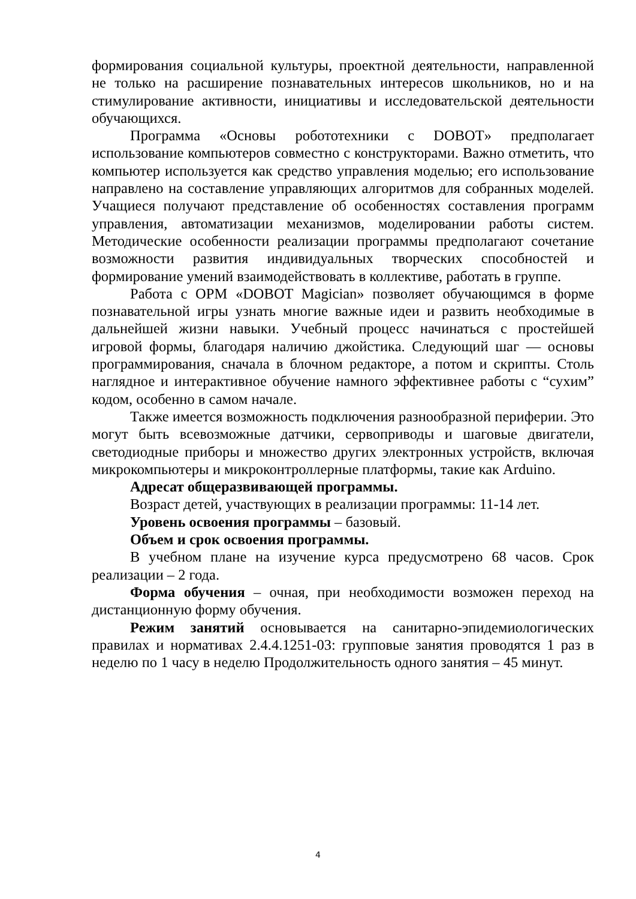формирования социальной культуры, проектной деятельности, направленной не только на расширение познавательных интересов школьников, но и на стимулирование активности, инициативы и исследовательской деятельности обучающихся.
Программа «Основы робототехники с DOBOT» предполагает использование компьютеров совместно с конструкторами. Важно отметить, что компьютер используется как средство управления моделью; его использование направлено на составление управляющих алгоритмов для собранных моделей. Учащиеся получают представление об особенностях составления программ управления, автоматизации механизмов, моделировании работы систем. Методические особенности реализации программы предполагают сочетание возможности развития индивидуальных творческих способностей и формирование умений взаимодействовать в коллективе, работать в группе.
Работа с ОРМ «DOBOT Magician» позволяет обучающимся в форме познавательной игры узнать многие важные идеи и развить необходимые в дальнейшей жизни навыки. Учебный процесс начинаться с простейшей игровой формы, благодаря наличию джойстика. Следующий шаг — основы программирования, сначала в блочном редакторе, а потом и скрипты. Столь наглядное и интерактивное обучение намного эффективнее работы с “сухим” кодом, особенно в самом начале.
Также имеется возможность подключения разнообразной периферии. Это могут быть всевозможные датчики, сервоприводы и шаговые двигатели, светодиодные приборы и множество других электронных устройств, включая микрокомпьютеры и микроконтроллерные платформы, такие как Arduino.
Адресат общеразвивающей программы.
Возраст детей, участвующих в реализации программы: 11-14 лет.
Уровень освоения программы – базовый.
Объем и срок освоения программы.
В учебном плане на изучение курса предусмотрено 68 часов. Срок реализации – 2 года.
Форма обучения – очная, при необходимости возможен переход на дистанционную форму обучения.
Режим занятий основывается на санитарно-эпидемиологических правилах и нормативах 2.4.4.1251-03: групповые занятия проводятся 1 раз в неделю по 1 часу в неделю Продолжительность одного занятия – 45 минут.
4